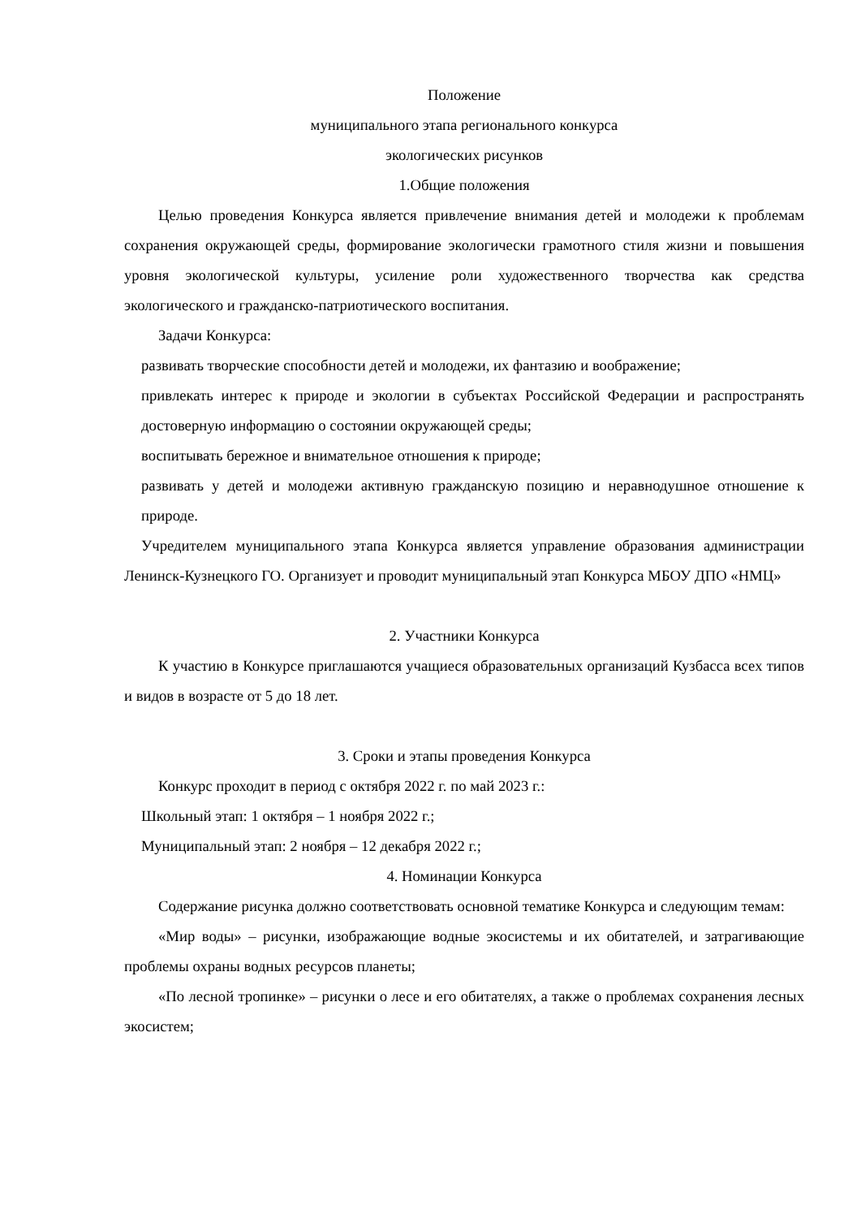Положение
муниципального этапа регионального конкурса
экологических рисунков
1.Общие положения
Целью проведения Конкурса является привлечение внимания детей и молодежи к проблемам сохранения окружающей среды, формирование экологически грамотного стиля жизни и повышения уровня экологической культуры, усиление роли художественного творчества как средства экологического и гражданско-патриотического воспитания.
Задачи Конкурса:
развивать творческие способности детей и молодежи, их фантазию и воображение;
привлекать интерес к природе и экологии в субъектах Российской Федерации и распространять достоверную информацию о состоянии окружающей среды;
воспитывать бережное и внимательное отношения к природе;
развивать у детей и молодежи активную гражданскую позицию и неравнодушное отношение к природе.
Учредителем муниципального этапа Конкурса является управление образования администрации Ленинск-Кузнецкого ГО. Организует и проводит муниципальный этап Конкурса МБОУ ДПО «НМЦ»
2. Участники Конкурса
К участию в Конкурсе приглашаются учащиеся образовательных организаций Кузбасса всех типов и видов в возрасте от 5 до 18 лет.
3. Сроки и этапы проведения Конкурса
Конкурс проходит в период с октября 2022 г. по май 2023 г.:
Школьный этап: 1 октября – 1 ноября 2022 г.;
Муниципальный этап: 2 ноября – 12 декабря 2022 г.;
4. Номинации Конкурса
Содержание рисунка должно соответствовать основной тематике Конкурса и следующим темам:
«Мир воды» – рисунки, изображающие водные экосистемы и их обитателей, и затрагивающие проблемы охраны водных ресурсов планеты;
«По лесной тропинке» – рисунки о лесе и его обитателях, а также о проблемах сохранения лесных экосистем;